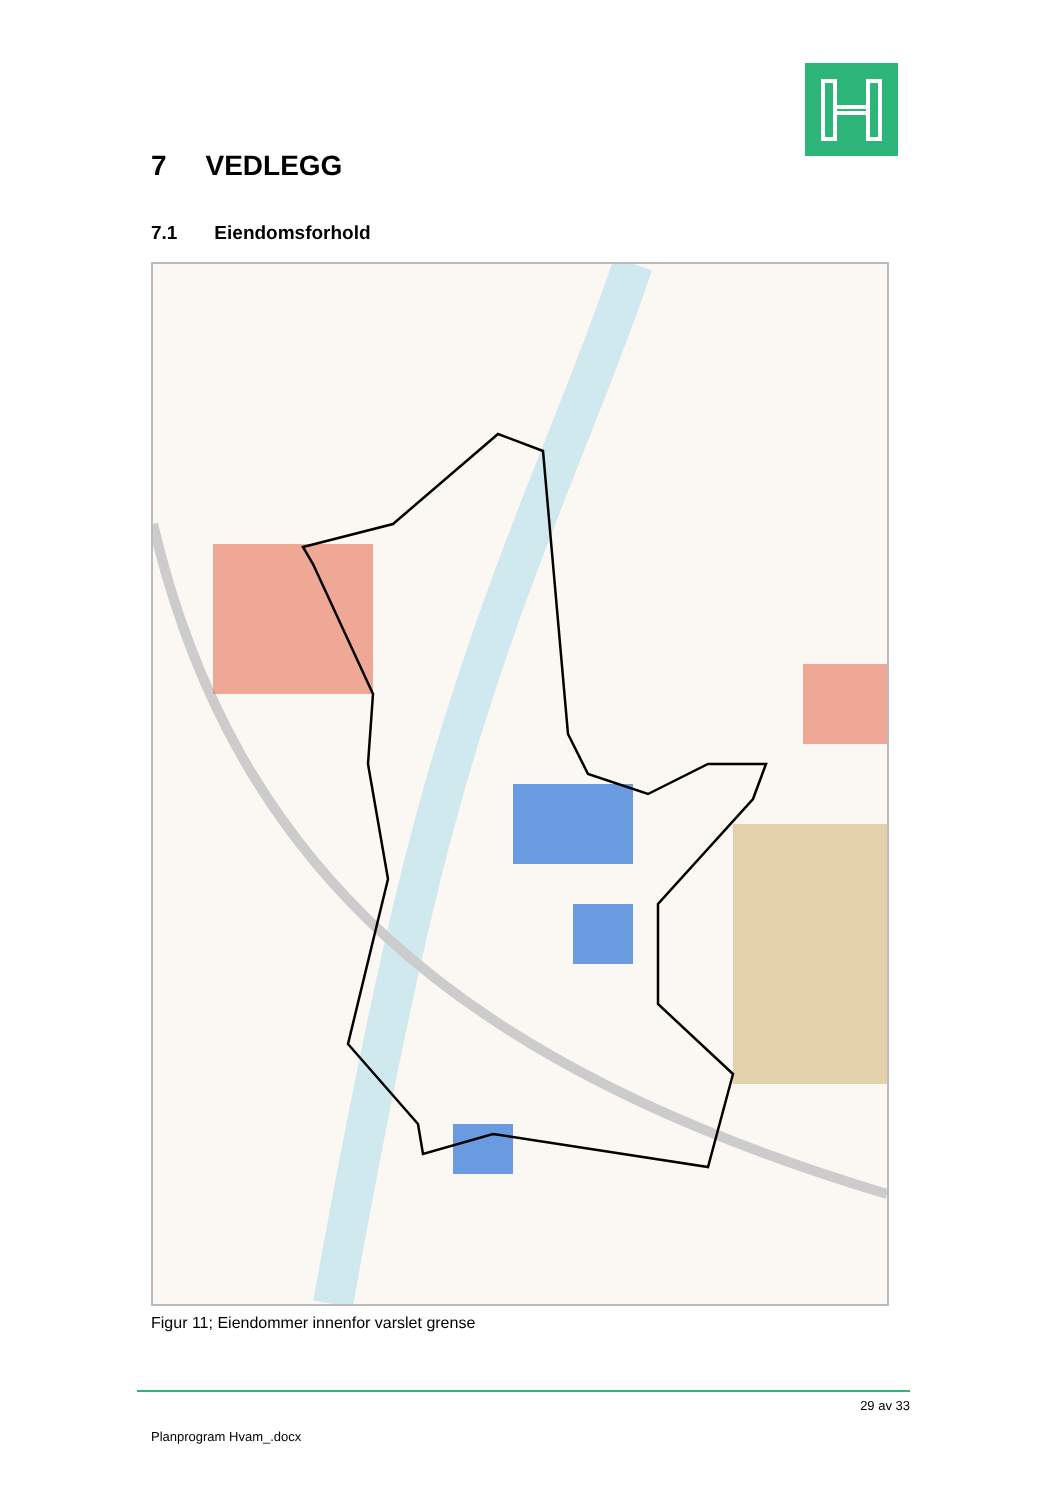7 VEDLEGG
7.1 Eiendomsforhold
Figur 11; Eiendommer innenfor varslet grense
29 av 33
Planprogram Hvam_.docx